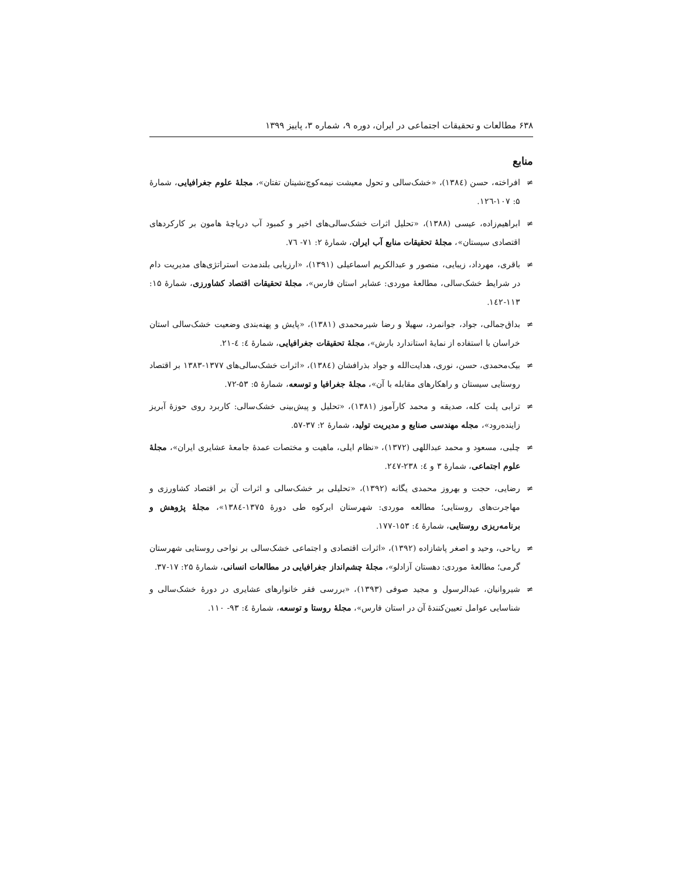۶۳۸ مطالعات و تحقیقات اجتماعی در ایران، دوره ۹، شماره ۳، پاییز ۱۳۹۹
منابع
≠ افراخته، حسن (۱۳۸٤)، «خشک‌سالی و تحول معیشت نیمه‌کوچ‌نشینان تفتان»، مجلۀ علوم جغرافیایی، شمارۀ ۵: ۱۰۷-۱۲٦.
≠ ابراهیم‌زاده، عیسی (۱۳۸۸)، «تحلیل اثرات خشک‌سالی‌های اخیر و کمبود آب دریاچۀ هامون بر کارکردهای اقتصادی سیستان»، مجلۀ تحقیقات منابع آب ایران، شمارۀ ۲: ۷۱- ۷٦.
≠ باقری، مهرداد، زیبایی، منصور و عبدالکریم اسماعیلی (۱۳۹۱)، «ارزیابی بلندمدت استراتژی‌های مدیریت دام در شرایط خشک‌سالی، مطالعۀ موردی: عشایر استان فارس»، مجلۀ تحقیقات اقتصاد کشاورزی، شمارۀ ۱۵: ۱۱۳-۱٤۲.
≠ بداق‌جمالی، جواد، جوانمرد، سهیلا و رضا شیرمحمدی (۱۳۸۱)، «پایش و پهنه‌بندی وضعیت خشک‌سالی استان خراسان با استفاده از نمایۀ استاندارد بارش»، مجلۀ تحقیقات جغرافیایی، شمارۀ ٤: ٤-۲۱.
≠ بیک‌محمدی، حسن، نوری، هدایت‌الله و جواد بذرافشان (۱۳۸٤)، «اثرات خشک‌سالی‌های ۱۳۷۷-۱۳۸۳ بر اقتصاد روستایی سیستان و راهکارهای مقابله با آن»، مجلۀ جغرافیا و توسعه، شمارۀ ۵: ۵۳-۷۲.
≠ ترابی پلت کله، صدیقه و محمد کارآموز (۱۳۸۱)، «تحلیل و پیش‌بینی خشک‌سالی: کاربرد روی حوزۀ آبریز زاینده‌رود»، مجله مهندسی صنایع و مدیریت تولید، شمارۀ ۲: ۳۷-۵۷.
≠ چلبی، مسعود و محمد عبداللهی (۱۳۷۲)، «نظام ایلی، ماهیت و مختصات عمدۀ جامعۀ عشایری ایران»، مجلۀ علوم اجتماعی، شمارۀ ۳ و ٤: ۲۳۸-۲٤۷.
≠ رضایی، حجت و بهروز محمدی یگانه (۱۳۹۲)، «تحلیلی بر خشک‌سالی و اثرات آن بر اقتصاد کشاورزی و مهاجرت‌های روستایی؛ مطالعه موردی: شهرستان ابرکوه طی دورۀ ۱۳۷۵-۱۳۸٤»، مجلۀ پژوهش و برنامه‌ریزی روستایی، شمارۀ ٤: ۱۵۳-۱۷۷.
≠ ریاحی، وحید و اصغر پاشازاده (۱۳۹۲)، «اثرات اقتصادی و اجتماعی خشک‌سالی بر نواحی روستایی شهرستان گرمی؛ مطالعۀ موردی: دهستان آزادلو»، مجلۀ چشم‌انداز جغرافیایی در مطالعات انسانی، شمارۀ ۲۵: ۱۷-۳۷.
≠ شیروانیان، عبدالرسول و مجید صوفی (۱۳۹۳)، «بررسی فقر خانوارهای عشایری در دورۀ خشک‌سالی و شناسایی عوامل تعیین‌کنندۀ آن در استان فارس»، مجلۀ روستا و توسعه، شمارۀ ٤: ۹۳- ۱۱۰.